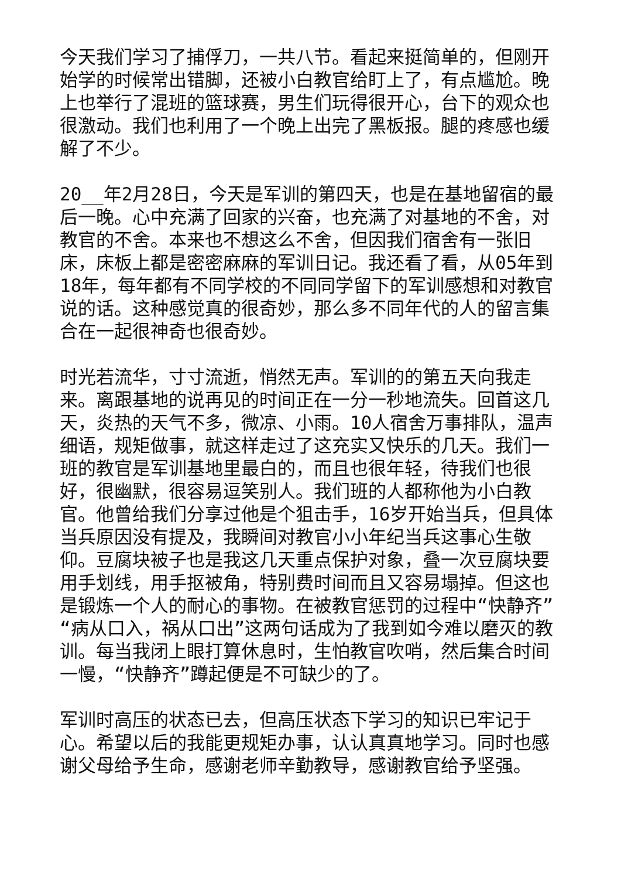今天我们学习了捕俘刀，一共八节。看起来挺简单的，但刚开始学的时候常出错脚，还被小白教官给盯上了，有点尴尬。晚上也举行了混班的篮球赛，男生们玩得很开心，台下的观众也很激动。我们也利用了一个晚上出完了黑板报。腿的疼感也缓解了不少。
20__年2月28日，今天是军训的第四天，也是在基地留宿的最后一晚。心中充满了回家的兴奋，也充满了对基地的不舍，对教官的不舍。本来也不想这么不舍，但因我们宿舍有一张旧床，床板上都是密密麻麻的军训日记。我还看了看，从05年到18年，每年都有不同学校的不同同学留下的军训感想和对教官说的话。这种感觉真的很奇妙，那么多不同年代的人的留言集合在一起很神奇也很奇妙。
时光若流华，寸寸流逝，悄然无声。军训的的第五天向我走来。离跟基地的说再见的时间正在一分一秒地流失。回首这几天，炎热的天气不多，微凉、小雨。10人宿舍万事排队，温声细语，规矩做事，就这样走过了这充实又快乐的几天。我们一班的教官是军训基地里最白的，而且也很年轻，待我们也很好，很幽默，很容易逗笑别人。我们班的人都称他为小白教官。他曾给我们分享过他是个狙击手，16岁开始当兵，但具体当兵原因没有提及，我瞬间对教官小小年纪当兵这事心生敬仰。豆腐块被子也是我这几天重点保护对象，叠一次豆腐块要用手划线，用手抠被角，特别费时间而且又容易塌掉。但这也是锻炼一个人的耐心的事物。在被教官惩罚的过程中“快静齐”“病从口入，祸从口出”这两句话成为了我到如今难以磨灭的教训。每当我闭上眼打算休息时，生怕教官吹哨，然后集合时间一慢，“快静齐”蹲起便是不可缺少的了。
军训时高压的状态已去，但高压状态下学习的知识已牢记于心。希望以后的我能更规矩办事，认认真真地学习。同时也感谢父母给予生命，感谢老师辛勤教导，感谢教官给予坚强。